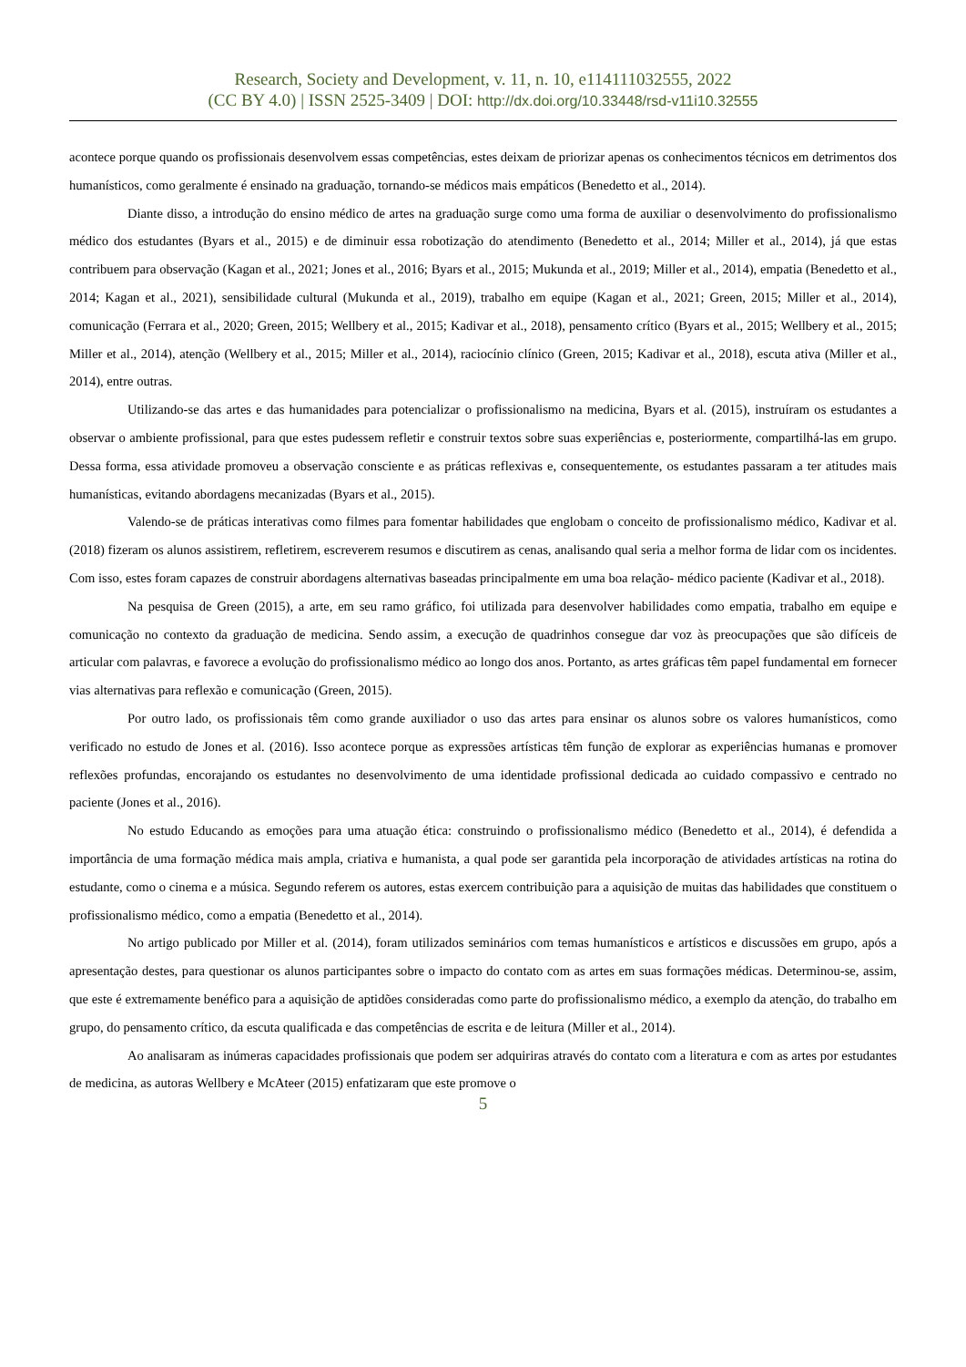Research, Society and Development, v. 11, n. 10, e114111032555, 2022
(CC BY 4.0) | ISSN 2525-3409 | DOI: http://dx.doi.org/10.33448/rsd-v11i10.32555
acontece porque quando os profissionais desenvolvem essas competências, estes deixam de priorizar apenas os conhecimentos técnicos em detrimentos dos humanísticos, como geralmente é ensinado na graduação, tornando-se médicos mais empáticos (Benedetto et al., 2014).
Diante disso, a introdução do ensino médico de artes na graduação surge como uma forma de auxiliar o desenvolvimento do profissionalismo médico dos estudantes (Byars et al., 2015) e de diminuir essa robotização do atendimento (Benedetto et al., 2014; Miller et al., 2014), já que estas contribuem para observação (Kagan et al., 2021; Jones et al., 2016; Byars et al., 2015; Mukunda et al., 2019; Miller et al., 2014), empatia (Benedetto et al., 2014; Kagan et al., 2021), sensibilidade cultural (Mukunda et al., 2019), trabalho em equipe (Kagan et al., 2021; Green, 2015; Miller et al., 2014), comunicação (Ferrara et al., 2020; Green, 2015; Wellbery et al., 2015; Kadivar et al., 2018), pensamento crítico (Byars et al., 2015; Wellbery et al., 2015; Miller et al., 2014), atenção (Wellbery et al., 2015; Miller et al., 2014), raciocínio clínico (Green, 2015; Kadivar et al., 2018), escuta ativa (Miller et al., 2014), entre outras.
Utilizando-se das artes e das humanidades para potencializar o profissionalismo na medicina, Byars et al. (2015), instruíram os estudantes a observar o ambiente profissional, para que estes pudessem refletir e construir textos sobre suas experiências e, posteriormente, compartilhá-las em grupo. Dessa forma, essa atividade promoveu a observação consciente e as práticas reflexivas e, consequentemente, os estudantes passaram a ter atitudes mais humanísticas, evitando abordagens mecanizadas (Byars et al., 2015).
Valendo-se de práticas interativas como filmes para fomentar habilidades que englobam o conceito de profissionalismo médico, Kadivar et al. (2018) fizeram os alunos assistirem, refletirem, escreverem resumos e discutirem as cenas, analisando qual seria a melhor forma de lidar com os incidentes. Com isso, estes foram capazes de construir abordagens alternativas baseadas principalmente em uma boa relação- médico paciente (Kadivar et al., 2018).
Na pesquisa de Green (2015), a arte, em seu ramo gráfico, foi utilizada para desenvolver habilidades como empatia, trabalho em equipe e comunicação no contexto da graduação de medicina. Sendo assim, a execução de quadrinhos consegue dar voz às preocupações que são difíceis de articular com palavras, e favorece a evolução do profissionalismo médico ao longo dos anos. Portanto, as artes gráficas têm papel fundamental em fornecer vias alternativas para reflexão e comunicação (Green, 2015).
Por outro lado, os profissionais têm como grande auxiliador o uso das artes para ensinar os alunos sobre os valores humanísticos, como verificado no estudo de Jones et al. (2016). Isso acontece porque as expressões artísticas têm função de explorar as experiências humanas e promover reflexões profundas, encorajando os estudantes no desenvolvimento de uma identidade profissional dedicada ao cuidado compassivo e centrado no paciente (Jones et al., 2016).
No estudo Educando as emoções para uma atuação ética: construindo o profissionalismo médico (Benedetto et al., 2014), é defendida a importância de uma formação médica mais ampla, criativa e humanista, a qual pode ser garantida pela incorporação de atividades artísticas na rotina do estudante, como o cinema e a música. Segundo referem os autores, estas exercem contribuição para a aquisição de muitas das habilidades que constituem o profissionalismo médico, como a empatia (Benedetto et al., 2014).
No artigo publicado por Miller et al. (2014), foram utilizados seminários com temas humanísticos e artísticos e discussões em grupo, após a apresentação destes, para questionar os alunos participantes sobre o impacto do contato com as artes em suas formações médicas. Determinou-se, assim, que este é extremamente benéfico para a aquisição de aptidões consideradas como parte do profissionalismo médico, a exemplo da atenção, do trabalho em grupo, do pensamento crítico, da escuta qualificada e das competências de escrita e de leitura (Miller et al., 2014).
Ao analisaram as inúmeras capacidades profissionais que podem ser adquiriras através do contato com a literatura e com as artes por estudantes de medicina, as autoras Wellbery e McAteer (2015) enfatizaram que este promove o
5